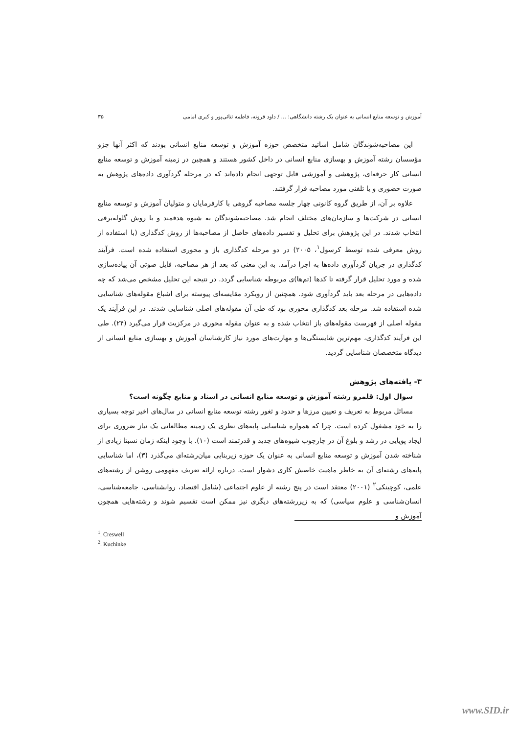آموزش و توسعه منابع انسانی به عنوان یک رشته دانشگاهی: ... / داود قرونه، فاطمه ثنائی‌پور و کبری امامی ۳۵
این مصاحبه‌شوندگان شامل اساتید متخصص حوزه آموزش و توسعه منابع انسانی بودند که اکثر آنها جزو مؤسسان رشته آموزش و بهسازی منابع انسانی در داخل کشور هستند و همچین در زمینه آموزش و توسعه منابع انسانی کار حرفه‌ای، پژوهشی و آموزشی قابل توجهی انجام داده‌اند که در مرحله گردآوری داده‌های پژوهش به صورت حضوری و یا تلفنی مورد مصاحبه قرار گرفتند.
علاوه بر آن، از طریق گروه کانونی چهار جلسه مصاحبه گروهی با کارفرمایان و متولیان آموزش و توسعه منابع انسانی در شرکت‌ها و سازمان‌های مختلف انجام شد. مصاحبه‌شوندگان به شیوه هدفمند و با روش گلوله‌برفی انتخاب شدند. در این پژوهش برای تحلیل و تفسیر داده‌های حاصل از مصاحبه‌ها از روش کدگذاری (با استفاده از روش معرفی شده توسط کرسول<sup>۱</sup>، ۲۰۰۵) در دو مرحله کدگذاری باز و محوری استفاده شده است. فرآیند کدگذاری در جریان گردآوری داده‌ها به اجرا درآمد. به این معنی که بعد از هر مصاحبه، فایل صوتی آن پیاده‌سازی شده و مورد تحلیل قرار گرفته تا کدها (تم‌ها)ی مربوطه شناسایی گردد. در نتیجه این تحلیل مشخص می‌شد که چه داده‌هایی در مرحله بعد باید گردآوری شود. همچنین از رویکرد مقایسه‌ای پیوسته برای اشباع مقوله‌های شناسایی شده استفاده شد. مرحله بعد کدگذاری محوری بود که طی آن مقوله‌های اصلی شناسایی شدند. در این فرآیند یک مقوله اصلی از فهرست مقوله‌های باز انتخاب شده و به عنوان مقوله محوری در مرکزیت قرار می‌گیرد (۲۴). طی این فرآیند کدگذاری، مهم‌ترین شایستگی‌ها و مهارت‌های مورد نیاز کارشناسان آموزش و بهسازی منابع انسانی از دیدگاه متخصصان شناسایی گردید.
۳- یافته‌های پژوهش
سوال اول: قلمرو رشته آموزش و توسعه منابع انسانی در اسناد و منابع چگونه است؟
مسائل مربوط به تعریف و تعیین مرزها و حدود و ثغور رشته توسعه منابع انسانی در سال‌های اخیر توجه بسیاری را به خود مشغول کرده است. چرا که همواره شناسایی پایه‌های نظری یک زمینه مطالعاتی یک نیاز ضروری برای ایجاد پویایی در رشد و بلوغ آن در چارچوب شیوه‌های جدید و قدرتمند است (۱۰). با وجود اینکه زمان نسبتا زیادی از شناخته شدن آموزش و توسعه منابع انسانی به عنوان یک حوزه زیربنایی میان‌رشته‌ای می‌گذرد (۳)، اما شناسایی پایه‌های رشته‌ای آن به خاطر ماهیت خاصش کاری دشوار است. درباره ارائه تعریف مفهومی روشن از رشته‌های علمی، کوچینکی<sup>۲</sup> (۲۰۰۱) معتقد است در پنج رشته از علوم اجتماعی (شامل اقتصاد، روانشناسی، جامعه‌شناسی، انسان‌شناسی و علوم سیاسی) که به زیررشته‌های دیگری نیز ممکن است تقسیم شوند و رشته‌هایی همچون آموزش و
<sup>1</sup>. Creswell
<sup>2</sup>. Kuchinke
www.SID.ir